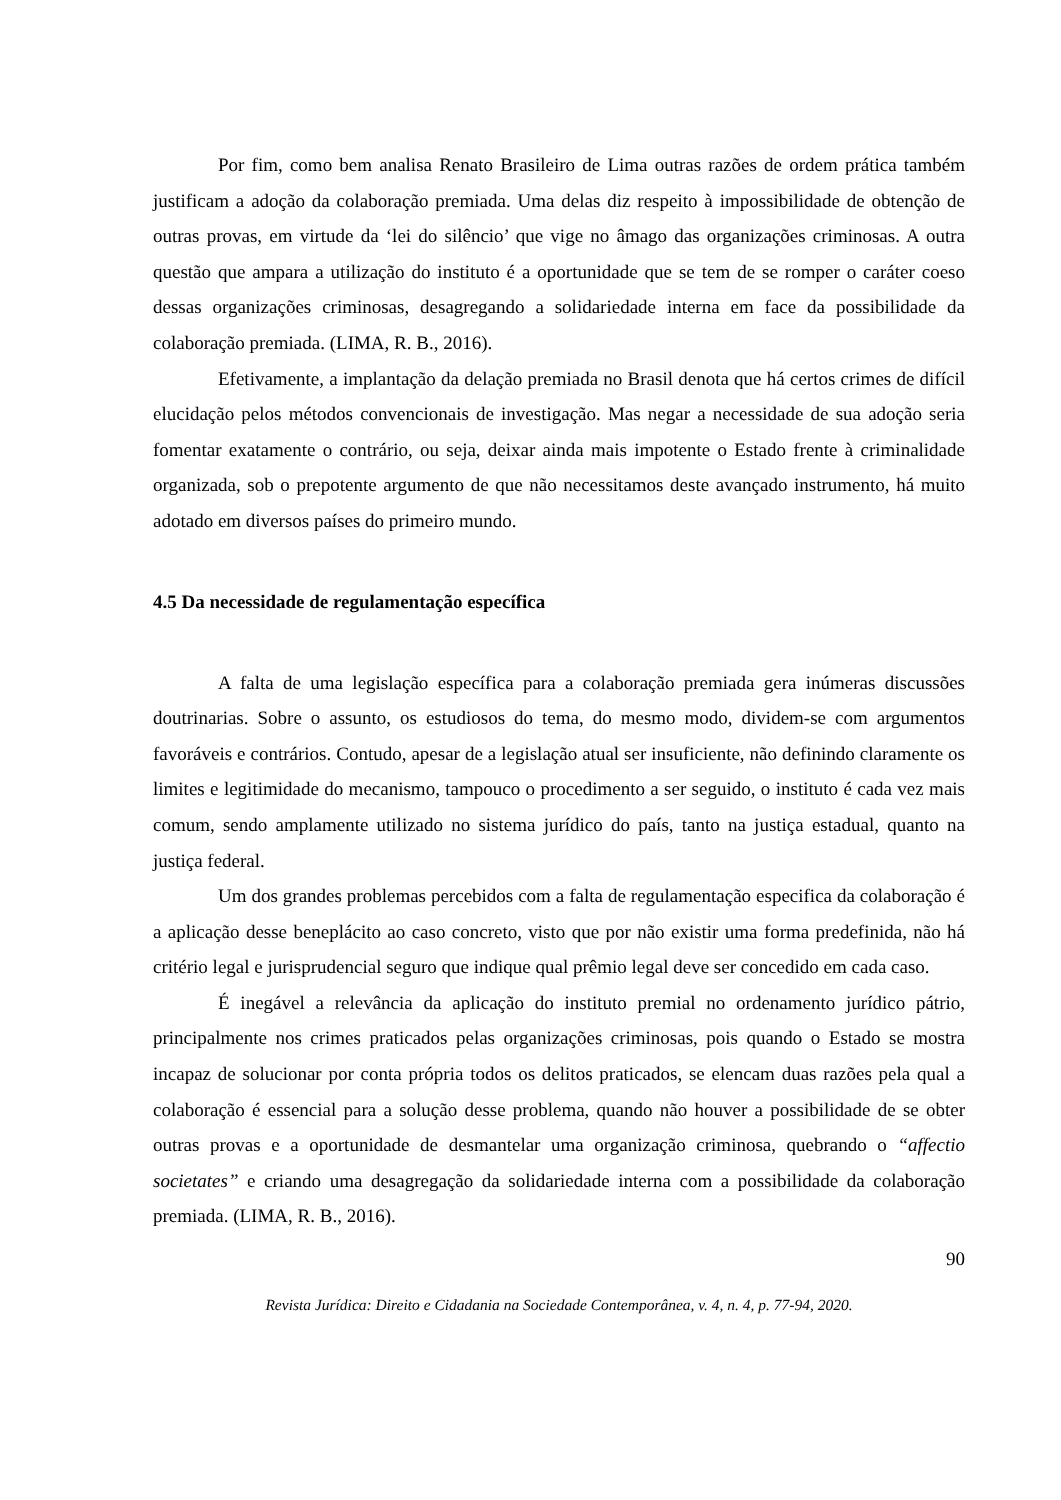Por fim, como bem analisa Renato Brasileiro de Lima outras razões de ordem prática também justificam a adoção da colaboração premiada. Uma delas diz respeito à impossibilidade de obtenção de outras provas, em virtude da ‘lei do silêncio’ que vige no âmago das organizações criminosas. A outra questão que ampara a utilização do instituto é a oportunidade que se tem de se romper o caráter coeso dessas organizações criminosas, desagregando a solidariedade interna em face da possibilidade da colaboração premiada. (LIMA, R. B., 2016).
Efetivamente, a implantação da delação premiada no Brasil denota que há certos crimes de difícil elucidação pelos métodos convencionais de investigação. Mas negar a necessidade de sua adoção seria fomentar exatamente o contrário, ou seja, deixar ainda mais impotente o Estado frente à criminalidade organizada, sob o prepotente argumento de que não necessitamos deste avançado instrumento, há muito adotado em diversos países do primeiro mundo.
4.5 Da necessidade de regulamentação específica
A falta de uma legislação específica para a colaboração premiada gera inúmeras discussões doutrinarias. Sobre o assunto, os estudiosos do tema, do mesmo modo, dividem-se com argumentos favoráveis e contrários. Contudo, apesar de a legislação atual ser insuficiente, não definindo claramente os limites e legitimidade do mecanismo, tampouco o procedimento a ser seguido, o instituto é cada vez mais comum, sendo amplamente utilizado no sistema jurídico do país, tanto na justiça estadual, quanto na justiça federal.
Um dos grandes problemas percebidos com a falta de regulamentação especifica da colaboração é a aplicação desse beneplácito ao caso concreto, visto que por não existir uma forma predefinida, não há critério legal e jurisprudencial seguro que indique qual prêmio legal deve ser concedido em cada caso.
É inegável a relevância da aplicação do instituto premial no ordenamento jurídico pátrio, principalmente nos crimes praticados pelas organizações criminosas, pois quando o Estado se mostra incapaz de solucionar por conta própria todos os delitos praticados, se elencam duas razões pela qual a colaboração é essencial para a solução desse problema, quando não houver a possibilidade de se obter outras provas e a oportunidade de desmantelar uma organização criminosa, quebrando o “affectio societates” e criando uma desagregação da solidariedade interna com a possibilidade da colaboração premiada. (LIMA, R. B., 2016).
90
Revista Jurídica: Direito e Cidadania na Sociedade Contemporânea, v. 4, n. 4, p. 77-94, 2020.